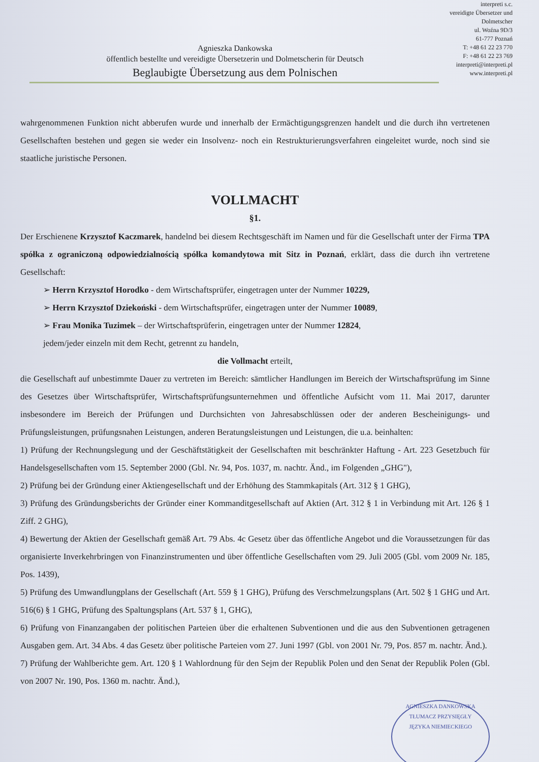Agnieszka Dankowska
öffentlich bestellte und vereidigte Übersetzerin und Dolmetscherin für Deutsch
Beglaubigte Übersetzung aus dem Polnischen
interpreti s.c.
vereidigte Übersetzer und
Dolmetscher
ul. Woźna 9D/3
61-777 Poznań
T: +48 61 22 23 770
F: +48 61 22 23 769
interpreti@interpreti.pl
www.interpreti.pl
wahrgenommenen Funktion nicht abberufen wurde und innerhalb der Ermächtigungsgrenzen handelt und die durch ihn vertretenen Gesellschaften bestehen und gegen sie weder ein Insolvenz- noch ein Restrukturierungsverfahren eingeleitet wurde, noch sind sie staatliche juristische Personen.
VOLLMACHT
§1.
Der Erschienene Krzysztof Kaczmarek, handelnd bei diesem Rechtsgeschäft im Namen und für die Gesellschaft unter der Firma TPA spółka z ograniczoną odpowiedzialnością spółka komandytowa mit Sitz in Poznań, erklärt, dass die durch ihn vertretene Gesellschaft:
➢ Herrn Krzysztof Horodko - dem Wirtschaftsprüfer, eingetragen unter der Nummer 10229,
➢ Herrn Krzysztof Dziekoński - dem Wirtschaftsprüfer, eingetragen unter der Nummer 10089,
➢ Frau Monika Tuzimek – der Wirtschaftsprüferin, eingetragen unter der Nummer 12824,
jedem/jeder einzeln mit dem Recht, getrennt zu handeln,
die Vollmacht erteilt,
die Gesellschaft auf unbestimmte Dauer zu vertreten im Bereich: sämtlicher Handlungen im Bereich der Wirtschaftsprüfung im Sinne des Gesetzes über Wirtschaftsprüfer, Wirtschaftsprüfungsunternehmen und öffentliche Aufsicht vom 11. Mai 2017, darunter insbesondere im Bereich der Prüfungen und Durchsichten von Jahresabschlüssen oder der anderen Bescheinigungs- und Prüfungsleistungen, prüfungsnahen Leistungen, anderen Beratungsleistungen und Leistungen, die u.a. beinhalten:
1) Prüfung der Rechnungslegung und der Geschäftstätigkeit der Gesellschaften mit beschränkter Haftung - Art. 223 Gesetzbuch für Handelsgesellschaften vom 15. September 2000 (Gbl. Nr. 94, Pos. 1037, m. nachtr. Änd., im Folgenden „GHG"),
2) Prüfung bei der Gründung einer Aktiengesellschaft und der Erhöhung des Stammkapitals (Art. 312 § 1 GHG),
3) Prüfung des Gründungsberichts der Gründer einer Kommanditgesellschaft auf Aktien (Art. 312 § 1 in Verbindung mit Art. 126 § 1 Ziff. 2 GHG),
4) Bewertung der Aktien der Gesellschaft gemäß Art. 79 Abs. 4c Gesetz über das öffentliche Angebot und die Voraussetzungen für das organisierte Inverkehrbringen von Finanzinstrumenten und über öffentliche Gesellschaften vom 29. Juli 2005 (Gbl. vom 2009 Nr. 185, Pos. 1439),
5) Prüfung des Umwandlungplans der Gesellschaft (Art. 559 § 1 GHG), Prüfung des Verschmelzungsplans (Art. 502 § 1 GHG und Art. 516(6) § 1 GHG, Prüfung des Spaltungsplans (Art. 537 § 1, GHG),
6) Prüfung von Finanzangaben der politischen Parteien über die erhaltenen Subventionen und die aus den Subventionen getragenen Ausgaben gem. Art. 34 Abs. 4 das Gesetz über politische Parteien vom 27. Juni 1997 (Gbl. von 2001 Nr. 79, Pos. 857 m. nachtr. Änd.).
7) Prüfung der Wahlberichte gem. Art. 120 § 1 Wahlordnung für den Sejm der Republik Polen und den Senat der Republik Polen (Gbl. von 2007 Nr. 190, Pos. 1360 m. nachtr. Änd.),
AGNIESZKA DANKOWSKA
TŁUMACZ PRZYSIĘGŁY
JĘZYKA NIEMIECKIEGO